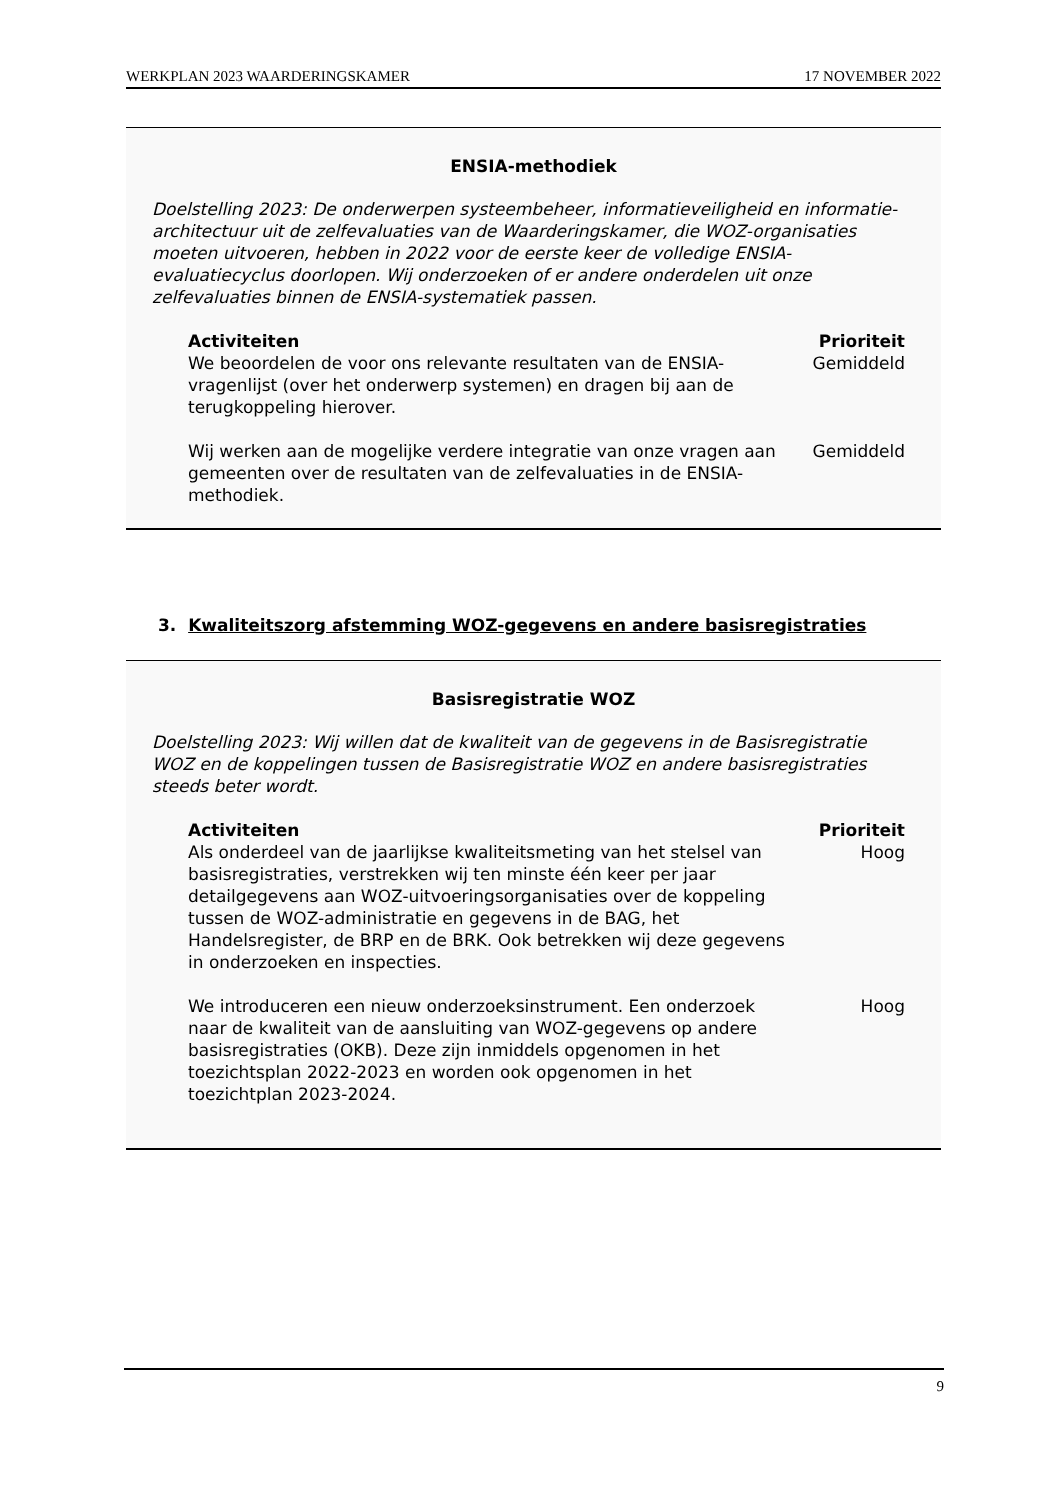WERKPLAN 2023 WAARDERINGSKAMER 17 NOVEMBER 2022
ENSIA-methodiek
Doelstelling 2023: De onderwerpen systeembeheer, informatieveiligheid en informatie-architectuur uit de zelfevaluaties van de Waarderingskamer, die WOZ-organisaties moeten uitvoeren, hebben in 2022 voor de eerste keer de volledige ENSIA-evaluatiecyclus doorlopen. Wij onderzoeken of er andere onderdelen uit onze zelfevaluaties binnen de ENSIA-systematiek passen.
| Activiteiten | Prioriteit |
| --- | --- |
| We beoordelen de voor ons relevante resultaten van de ENSIA-vragenlijst (over het onderwerp systemen) en dragen bij aan de terugkoppeling hierover. | Gemiddeld |
| Wij werken aan de mogelijke verdere integratie van onze vragen aan gemeenten over de resultaten van de zelfevaluaties in de ENSIA-methodiek. | Gemiddeld |
3. Kwaliteitszorg afstemming WOZ-gegevens en andere basisregistraties
Basisregistratie WOZ
Doelstelling 2023: Wij willen dat de kwaliteit van de gegevens in de Basisregistratie WOZ en de koppelingen tussen de Basisregistratie WOZ en andere basisregistraties steeds beter wordt.
| Activiteiten | Prioriteit |
| --- | --- |
| Als onderdeel van de jaarlijkse kwaliteitsmeting van het stelsel van basisregistraties, verstrekken wij ten minste één keer per jaar detailgegevens aan WOZ-uitvoeringsorganisaties over de koppeling tussen de WOZ-administratie en gegevens in de BAG, het Handelsregister, de BRP en de BRK. Ook betrekken wij deze gegevens in onderzoeken en inspecties. | Hoog |
| We introduceren een nieuw onderzoeksinstrument. Een onderzoek naar de kwaliteit van de aansluiting van WOZ-gegevens op andere basisregistraties (OKB). Deze zijn inmiddels opgenomen in het toezichtsplan 2022-2023 en worden ook opgenomen in het toezichtplan 2023-2024. | Hoog |
9